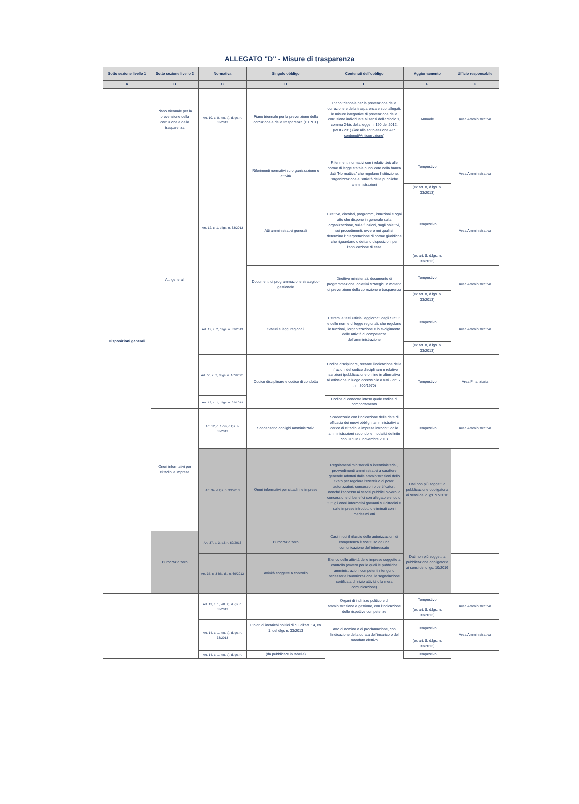ALLEGATO "D" - Misure di trasparenza
| Sotto sezione livello 1 | Sotto sezione livello 2 | Normativa | Singolo obbligo | Contenuti dell'obbligo | Aggiornamento | Ufficio responsabile |
| --- | --- | --- | --- | --- | --- | --- |
| A | B | C | D | E | F | G |
| Disposizioni generali | Piano triennale per la prevenzione della corruzione e della trasparenza | Art. 10, c. 8, lett. a), d.lgs. n. 33/2013 | Piano triennale per la prevenzione della corruzione e della trasparenza (PTPCT) | Piano triennale per la prevenzione della corruzione e della trasparenza e suoi allegati, le misure integrative di prevenzione della corruzione individuate ai sensi dell'articolo 1, comma 2-bis della legge n. 190 del 2012, (MOG 231) ( link alla sotto-sezione Altri contenuti/Anticorruzione ) | Annuale | Area Amministrativa |
| | Atti generali | Art. 12, c. 1, d.lgs. n. 33/2013 | Riferimenti normativi su organizzazione e attività | Riferimenti normativi con i relativi link alle norme di legge statale pubblicate nella banca dati "Normattiva" che regolano l'istituzione, l'organizzazione e l'attività delle pubbliche amministrazioni | Tempestivo | Area Amministrativa |
| | | | | | (ex art. 8, d.lgs. n. 33/2013) | |
| | | | Atti amministrativi generali | Direttive, circolari, programmi, istruzioni e ogni atto che dispone in generale sulla organizzazione, sulle funzioni, sugli obiettivi, sui procedimenti, ovvero nei quali si determina l'interpretazione di norme giuridiche che riguardano o dettano disposizioni per l'applicazione di esse | Tempestivo | Area Amministrativa |
| | | | | | (ex art. 8, d.lgs. n. 33/2013) | |
| | | | Documenti di programmazione strategico-gestionale | Direttive ministeriali, documento di programmazione, obiettivi strategici in materia di prevenzione della corruzione e trasparenza | Tempestivo | Area Amministrativa |
| | | | | | (ex art. 8, d.lgs. n. 33/2013) | |
| | | Art. 12, c. 2, d.lgs. n. 33/2013 | Statuti e leggi regionali | Estremi e testi ufficiali aggiornati degli Statuti e delle norme di legge regionali, che regolano le funzioni, l'organizzazione e lo svolgimento delle attività di competenza dell'amministrazione | Tempestivo | Area Amministrativa |
| | | | | | (ex art. 8, d.lgs. n. 33/2013) | |
| | | Art. 55, c. 2, d.lgs. n. 165/2001 | Codice disciplinare e codice di condotta | Codice disciplinare, recante l'indicazione delle infrazioni del codice disciplinare e relative sanzioni (pubblicazione on line in alternativa all'affissione in luogo accessibile a tutti - art. 7, l. n. 300/1970) | Tempestivo | Area Finanziaria |
| | | Art. 12, c. 1, d.lgs. n. 33/2013 | | Codice di condotta inteso quale codice di comportamento | | |
| | Oneri informativi per cittadini e imprese | Art. 12, c. 1-bis, d.lgs. n. 33/2013 | Scadenzario obblighi amministrativi | Scadenzario con l'indicazione delle date di efficacia dei nuovi obblighi amministrativi a carico di cittadini e imprese introdotti dalle amministrazioni secondo le modalità definite con DPCM 8 novembre 2013 | Tempestivo | Area Amministrativa |
| | | Art. 34, d.lgs. n. 33/2013 | Oneri informativi per cittadini e imprese | Regolamenti ministeriali o interministeriali, provvedimenti amministrativi a carattere generale adottati dalle amministrazioni dello Stato per regolare l'esercizio di poteri autorizzatori, concessori o certificatori, nonché l'accesso ai servizi pubblici ovvero la concessione di benefici con allegato elenco di tutti gli oneri informativi gravanti sui cittadini e sulle imprese introdotti o eliminati con i medesimi atti | Dati non più soggetti a pubblicazione obbligatoria ai sensi del d.lgs. 97/2016 | |
| | Burocrazia zero | Art. 37, c. 3, d.l. n. 69/2013 | Burocrazia zero | Casi in cui il rilascio delle autorizzazioni di competenza è sostituito da una comunicazione dell'interessato | Dati non più soggetti a pubblicazione obbligatoria ai sensi del d.lgs. 10/2016 | |
| | | Art. 37, c. 3-bis, d.l. n. 69/2013 | Attività soggette a controllo | Elenco delle attività delle imprese soggette a controllo (ovvero per le quali le pubbliche amministrazioni competenti ritengono necessarie l'autorizzazione, la segnalazione certificata di inizio attività o la mera comunicazione) | | |
| | | Art. 13, c. 1, lett. a), d.lgs. n. 33/2013 | | Organi di indirizzo politico e di amministrazione e gestione, con l'indicazione delle rispettive competenze | Tempestivo | Area Amministrativa |
| | | | | | (ex art. 8, d.lgs. n. 33/2013) | |
| | | Art. 14, c. 1, lett. a), d.lgs. n. 33/2013 | Titolari di incarichi politici di cui all'art. 14, co. 1, del dlgs n. 33/2013 | Atto di nomina o di proclamazione, con l'indicazione della durata dell'incarico o del mandato elettivo | Tempestivo | Area Amministrativa |
| | | | | | (ex art. 8, d.lgs. n. 33/2013) | |
| | | Art. 14, c. 1, lett. b), d.lgs. n. | (da pubblicare in tabelle) | | Tempestivo | |